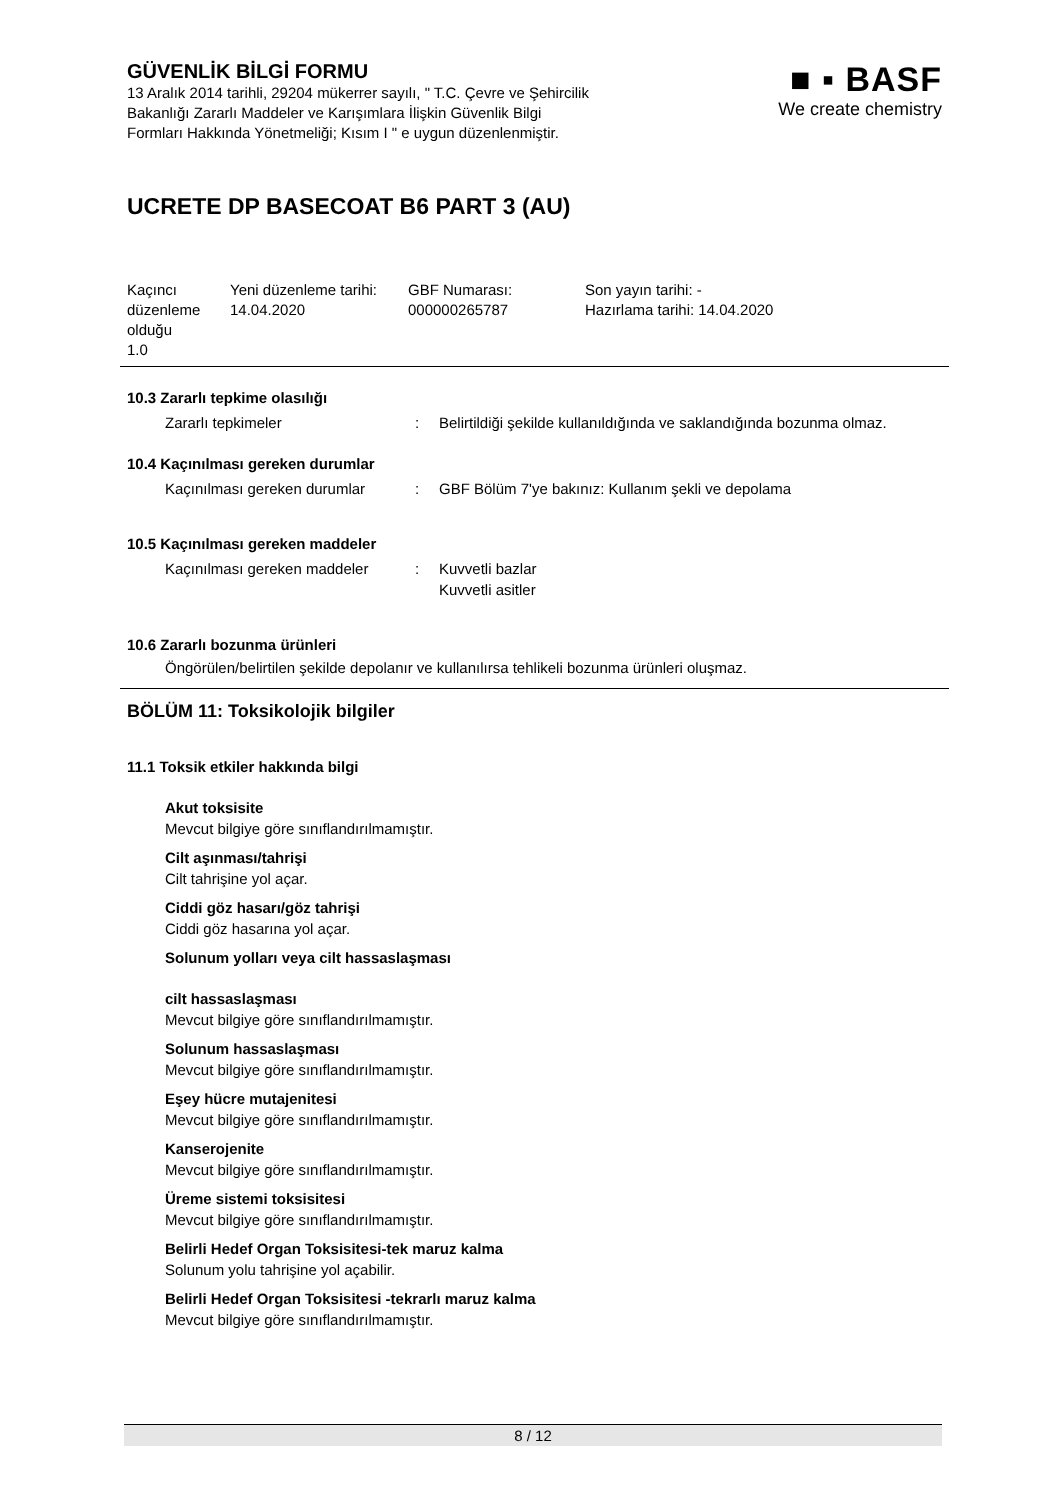GÜVENLİK BİLGİ FORMU
13 Aralık 2014 tarihli, 29204 mükerrer sayılı, " T.C. Çevre ve Şehircilik
Bakanlığı Zararlı Maddeler ve Karışımlara İlişkin Güvenlik Bilgi
Formları Hakkında Yönetmeliği; Kısım I " e uygun düzenlenmiştir.
■ ▪ BASF
We create chemistry
UCRETE DP BASECOAT B6 PART 3 (AU)
| Kaçıncı düzenleme olduğu 1.0 | Yeni düzenleme tarihi: 14.04.2020 | GBF Numarası: 000000265787 | Son yayın tarihi: - Hazırlama tarihi: 14.04.2020 |
10.3 Zararlı tepkime olasılığı
Zararlı tepkimeler : Belirtildiği şekilde kullanıldığında ve saklandığında bozunma olmaz.
10.4 Kaçınılması gereken durumlar
Kaçınılması gereken durumlar
: GBF Bölüm 7'ye bakınız: Kullanım şekli ve depolama
10.5 Kaçınılması gereken maddeler
Kaçınılması gereken maddeler
: Kuvvetli bazlar
Kuvvetli asitler
10.6 Zararlı bozunma ürünleri
Öngörülen/belirtilen şekilde depolanır ve kullanılırsa tehlikeli bozunma ürünleri oluşmaz.
BÖLÜM 11: Toksikolojik bilgiler
11.1 Toksik etkiler hakkında bilgi
Akut toksisite
Mevcut bilgiye göre sınıflandırılmamıştır.
Cilt aşınması/tahrişi
Cilt tahrişine yol açar.
Ciddi göz hasarı/göz tahrişi
Ciddi göz hasarına yol açar.
Solunum yolları veya cilt hassaslaşması
cilt hassaslaşması
Mevcut bilgiye göre sınıflandırılmamıştır.
Solunum hassaslaşması
Mevcut bilgiye göre sınıflandırılmamıştır.
Eşey hücre mutajenitesi
Mevcut bilgiye göre sınıflandırılmamıştır.
Kanserojenite
Mevcut bilgiye göre sınıflandırılmamıştır.
Üreme sistemi toksisitesi
Mevcut bilgiye göre sınıflandırılmamıştır.
Belirli Hedef Organ Toksisitesi-tek maruz kalma
Solunum yolu tahrişine yol açabilir.
Belirli Hedef Organ Toksisitesi -tekrarlı maruz kalma
Mevcut bilgiye göre sınıflandırılmamıştır.
8 / 12